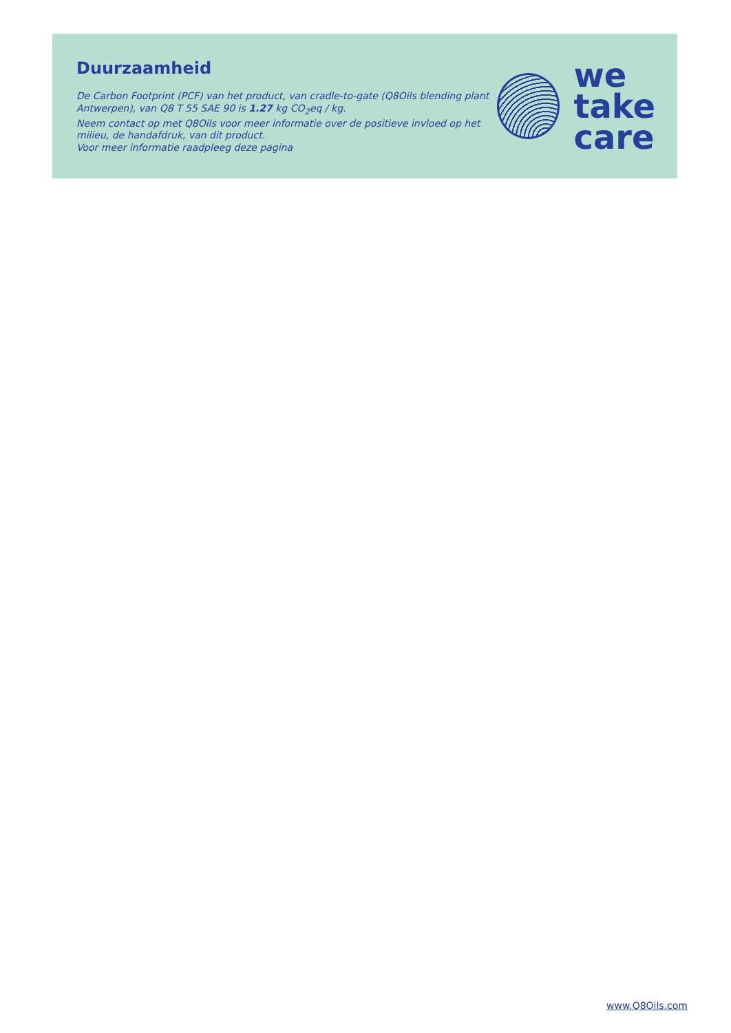Duurzaamheid
De Carbon Footprint (PCF) van het product, van cradle-to-gate (Q8Oils blending plant Antwerpen), van Q8 T 55 SAE 90 is 1.27 kg CO<sub>2</sub>eq / kg.
Neem contact op met Q8Oils voor meer informatie over de positieve invloed op het milieu, de handafdruk, van dit product.
Voor meer informatie raadpleeg deze pagina
we
take
care
www.Q8Oils.com